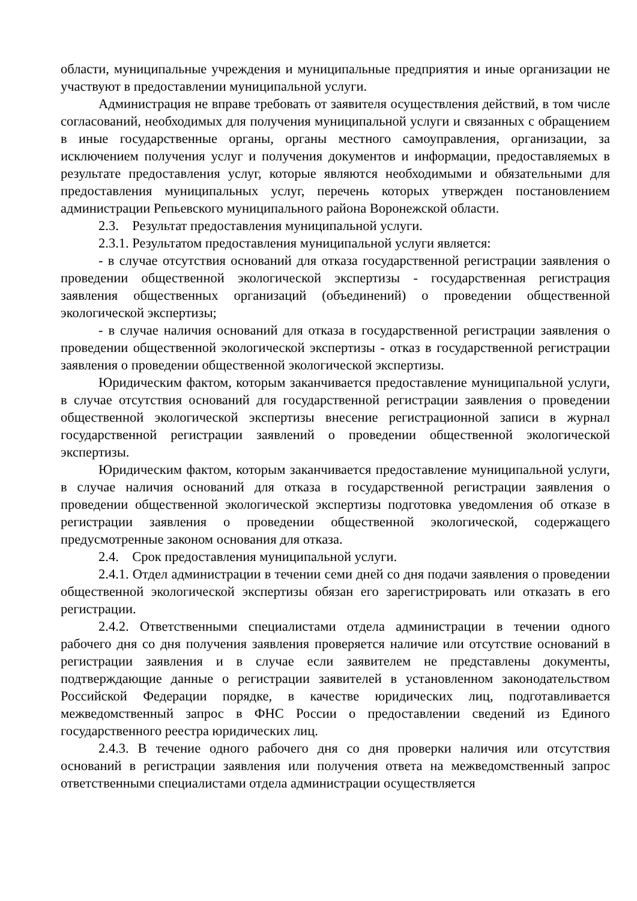области, муниципальные учреждения и муниципальные предприятия и иные организации не участвуют в предоставлении муниципальной услуги.
Администрация не вправе требовать от заявителя осуществления действий, в том числе согласований, необходимых для получения муниципальной услуги и связанных с обращением в иные государственные органы, органы местного самоуправления, организации, за исключением получения услуг и получения документов и информации, предоставляемых в результате предоставления услуг, которые являются необходимыми и обязательными для предоставления муниципальных услуг, перечень которых утвержден постановлением администрации Репьевского муниципального района Воронежской области.
2.3. Результат предоставления муниципальной услуги.
2.3.1. Результатом предоставления муниципальной услуги является:
- в случае отсутствия оснований для отказа государственной регистрации заявления о проведении общественной экологической экспертизы - государственная регистрация заявления общественных организаций (объединений) о проведении общественной экологической экспертизы;
- в случае наличия оснований для отказа в государственной регистрации заявления о проведении общественной экологической экспертизы - отказ в государственной регистрации заявления о проведении общественной экологической экспертизы.
Юридическим фактом, которым заканчивается предоставление муниципальной услуги, в случае отсутствия оснований для государственной регистрации заявления о проведении общественной экологической экспертизы внесение регистрационной записи в журнал государственной регистрации заявлений о проведении общественной экологической экспертизы.
Юридическим фактом, которым заканчивается предоставление муниципальной услуги, в случае наличия оснований для отказа в государственной регистрации заявления о проведении общественной экологической экспертизы подготовка уведомления об отказе в регистрации заявления о проведении общественной экологической, содержащего предусмотренные законом основания для отказа.
2.4. Срок предоставления муниципальной услуги.
2.4.1. Отдел администрации в течении семи дней со дня подачи заявления о проведении общественной экологической экспертизы обязан его зарегистрировать или отказать в его регистрации.
2.4.2. Ответственными специалистами отдела администрации в течении одного рабочего дня со дня получения заявления проверяется наличие или отсутствие оснований в регистрации заявления и в случае если заявителем не представлены документы, подтверждающие данные о регистрации заявителей в установленном законодательством Российской Федерации порядке, в качестве юридических лиц, подготавливается межведомственный запрос в ФНС России о предоставлении сведений из Единого государственного реестра юридических лиц.
2.4.3. В течение одного рабочего дня со дня проверки наличия или отсутствия оснований в регистрации заявления или получения ответа на межведомственный запрос ответственными специалистами отдела администрации осуществляется